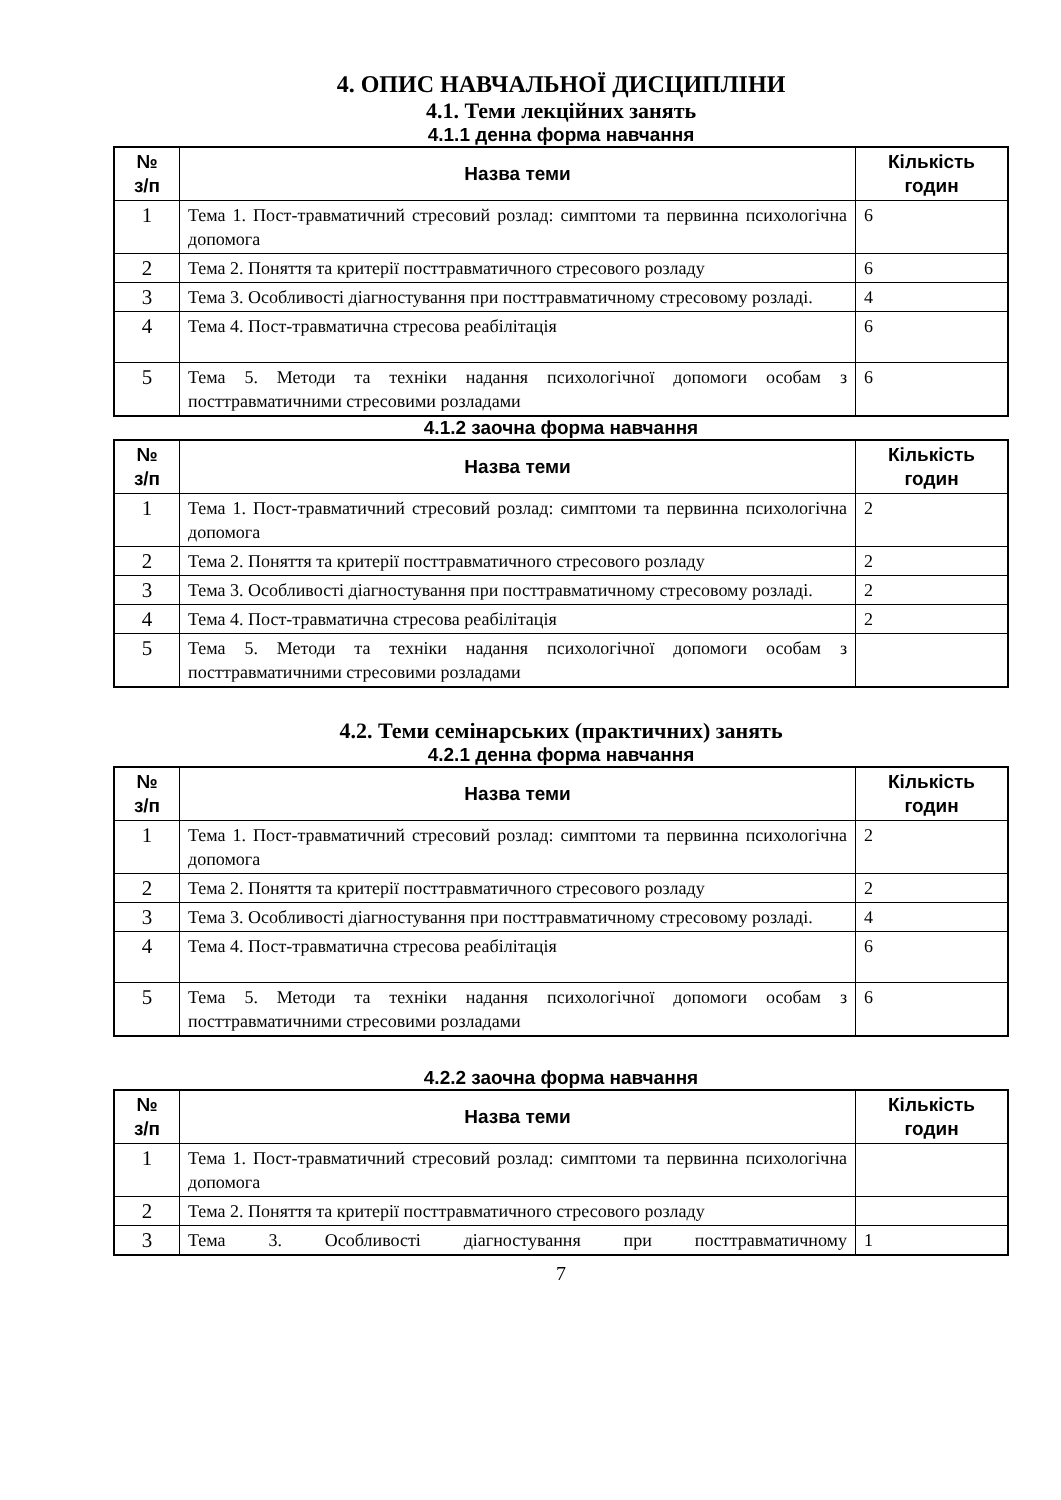4. ОПИС НАВЧАЛЬНОЇ ДИСЦИПЛІНИ
4.1. Теми лекційних занять
4.1.1 денна форма навчання
| № з/п | Назва теми | Кількість годин |
| --- | --- | --- |
| 1 | Тема 1. Пост-травматичний стресовий розлад: симптоми та первинна психологічна допомога | 6 |
| 2 | Тема 2. Поняття та критерії посттравматичного стресового розладу | 6 |
| 3 | Тема 3. Особливості діагностування при посттравматичному стресовому розладі. | 4 |
| 4 | Тема 4. Пост-травматична стресова реабілітація | 6 |
| 5 | Тема 5. Методи та техніки надання психологічної допомоги особам з посттравматичними стресовими розладами | 6 |
4.1.2 заочна форма навчання
| № з/п | Назва теми | Кількість годин |
| --- | --- | --- |
| 1 | Тема 1. Пост-травматичний стресовий розлад: симптоми та первинна психологічна допомога | 2 |
| 2 | Тема 2. Поняття та критерії посттравматичного стресового розладу | 2 |
| 3 | Тема 3. Особливості діагностування при посттравматичному стресовому розладі. | 2 |
| 4 | Тема 4. Пост-травматична стресова реабілітація | 2 |
| 5 | Тема 5. Методи та техніки надання психологічної допомоги особам з посттравматичними стресовими розладами | |
4.2. Теми семінарських (практичних) занять
4.2.1 денна форма навчання
| № з/п | Назва теми | Кількість годин |
| --- | --- | --- |
| 1 | Тема 1. Пост-травматичний стресовий розлад: симптоми та первинна психологічна допомога | 2 |
| 2 | Тема 2. Поняття та критерії посттравматичного стресового розладу | 2 |
| 3 | Тема 3. Особливості діагностування при посттравматичному стресовому розладі. | 4 |
| 4 | Тема 4. Пост-травматична стресова реабілітація | 6 |
| 5 | Тема 5. Методи та техніки надання психологічної допомоги особам з посттравматичними стресовими розладами | 6 |
4.2.2 заочна форма навчання
| № з/п | Назва теми | Кількість годин |
| --- | --- | --- |
| 1 | Тема 1. Пост-травматичний стресовий розлад: симптоми та первинна психологічна допомога | |
| 2 | Тема 2. Поняття та критерії посттравматичного стресового розладу | |
| 3 | Тема 3. Особливості діагностування при посттравматичному | 1 |
7